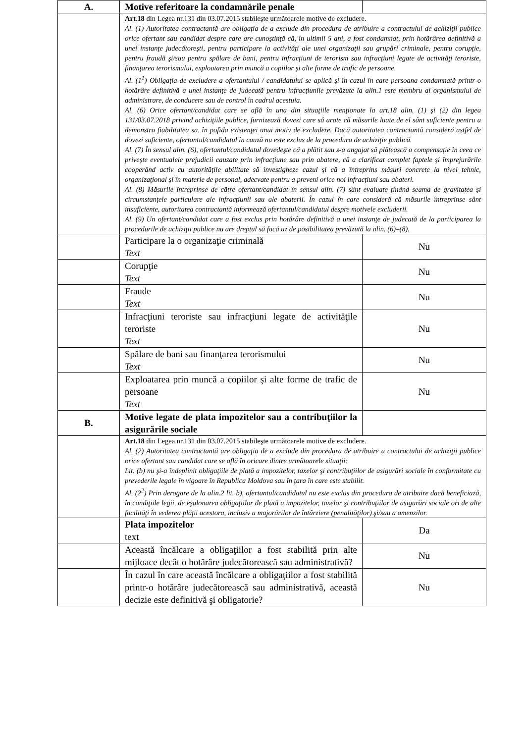| A. | Motive referitoare la condamnările penale | |
| | Art.18 din Legea nr.131 din 03.07.2015 stabileşte următoarele motive de excludere. Al. (1) Autoritatea contractantă are obligaţia de a exclude din procedura de atribuire a contractului de achiziţii publice orice ofertant sau candidat despre care are cunoştinţă că, în ultimii 5 ani, a fost condamnat, prin hotărârea definitivă a unei instanţe judecătoreşti, pentru participare la activităţi ale unei organizaţii sau grupări criminale, pentru corupţie, pentru fraudă şi/sau pentru spălare de bani, pentru infracţiuni de terorism sau infracţiuni legate de activităţi teroriste, finanţarea terorismului, exploatarea prin muncă a copiilor şi alte forme de trafic de persoane. Al. (1<sup>1</sup>) Obligaţia de excludere a ofertantului / candidatului se aplică şi în cazul în care persoana condamnată printr-o hotărâre definitivă a unei instanţe de judecată pentru infracţiunile prevăzute la alin.1 este membru al organismului de administrare, de conducere sau de control în cadrul acestuia. Al. (6) Orice ofertant/candidat care se află în una din situaţiile menţionate la art.18 alin. (1) şi (2) din legea 131/03.07.2018 privind achiziţiile publice, furnizează dovezi care să arate că măsurile luate de el sânt suficiente pentru a demonstra fiabilitatea sa, în pofida existenţei unui motiv de excludere. Dacă autoritatea contractantă consideră astfel de dovezi suficiente, ofertantul/candidatul în cauză nu este exclus de la procedura de achiziţie publică. Al. (7) În sensul alin. (6), ofertantul/candidatul dovedeşte că a plătit sau s-a angajat să plătească o compensaţie în ceea ce priveşte eventualele prejudicii cauzate prin infracţiune sau prin abatere, că a clarificat complet faptele şi împrejurările cooperând activ cu autorităţile abilitate să investigheze cazul şi că a întreprins măsuri concrete la nivel tehnic, organizaţional şi în materie de personal, adecvate pentru a preveni orice noi infracţiuni sau abateri. Al. (8) Măsurile întreprinse de către ofertant/candidat în sensul alin. (7) sânt evaluate ţinând seama de gravitatea şi circumstanţele particulare ale infracţiunii sau ale abaterii. În cazul în care consideră că măsurile întreprinse sânt insuficiente, autoritatea contractantă informează ofertantul/candidatul despre motivele excluderii. Al. (9) Un ofertant/candidat care a fost exclus prin hotărâre definitivă a unei instanţe de judecată de la participarea la procedurile de achiziţii publice nu are dreptul să facă uz de posibilitatea prevăzută la alin. (6)–(8). | |
| | Participare la o organizaţie criminală Text | Nu |
| | Corupţie Text | Nu |
| | Fraude Text | Nu |
| | Infracţiuni teroriste sau infracţiuni legate de activităţile teroriste Text | Nu |
| | Spălare de bani sau finanţarea terorismului Text | Nu |
| | Exploatarea prin muncă a copiilor şi alte forme de trafic de persoane Text | Nu |
| B. | Motive legate de plata impozitelor sau a contribuţiilor la asigurările sociale | |
| | Art.18 din Legea nr.131 din 03.07.2015 stabileşte următoarele motive de excludere. Al. (2) Autoritatea contractantă are obligaţia de a exclude din procedura de atribuire a contractului de achiziţii publice orice ofertant sau candidat care se află în oricare dintre următoarele situaţii: Lit. (b) nu şi-a îndeplinit obligaţiile de plată a impozitelor, taxelor şi contribuţiilor de asigurări sociale în conformitate cu prevederile legale în vigoare în Republica Moldova sau în ţara în care este stabilit. Al. (2<sup>2</sup>) Prin derogare de la alin.2 lit. b), ofertantul/candidatul nu este exclus din procedura de atribuire dacă beneficiază, în condiţiile legii, de eşalonarea obligaţiilor de plată a impozitelor, taxelor şi contribuţiilor de asigurări sociale ori de alte facilităţi în vederea plăţii acestora, inclusiv a majorărilor de întârziere (penalităţilor) şi/sau a amenzilor. | |
| | Plata impozitelor text | Da |
| | Această încălcare a obligaţiilor a fost stabilită prin alte mijloace decât o hotărâre judecătorească sau administrativă? | Nu |
| | În cazul în care această încălcare a obligaţiilor a fost stabilită printr-o hotărâre judecătorească sau administrativă, această decizie este definitivă şi obligatorie? | Nu |